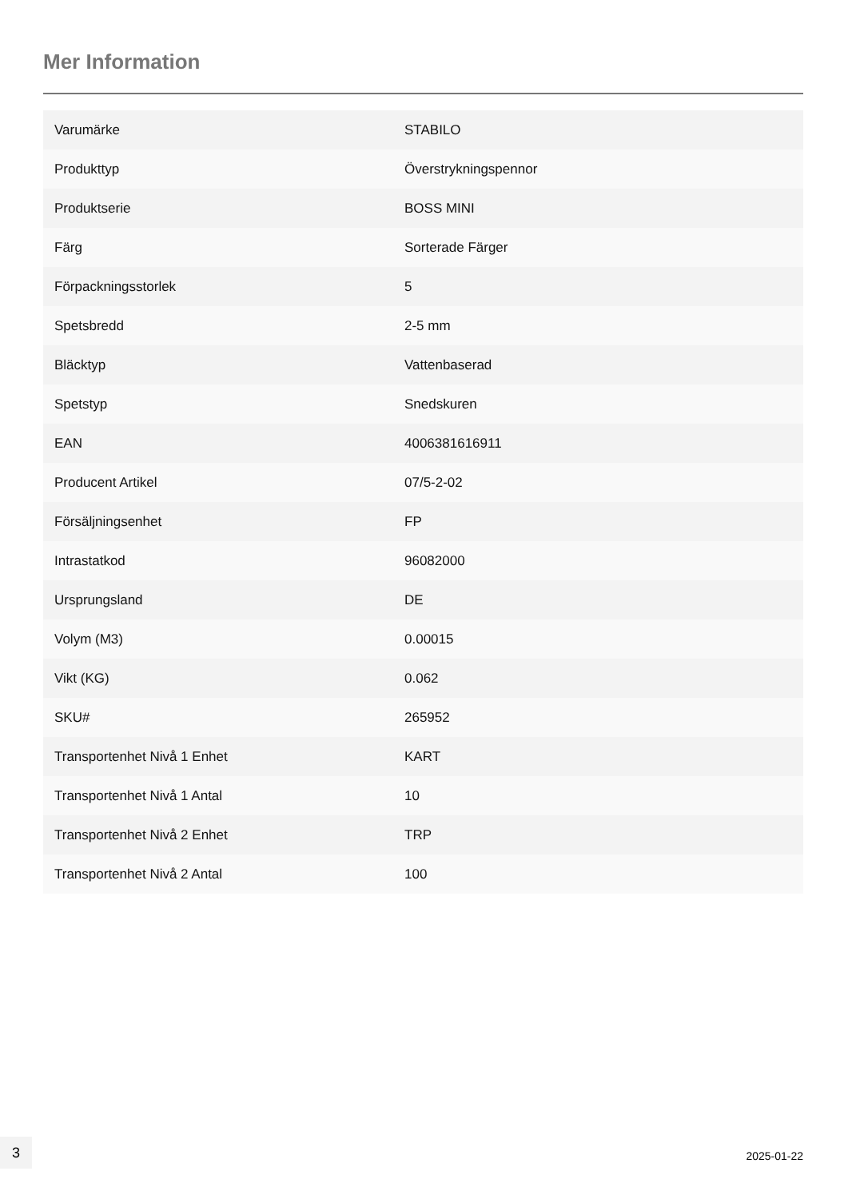Mer Information
| Varumärke | STABILO |
| Produkttyp | Överstrykningspennor |
| Produktserie | BOSS MINI |
| Färg | Sorterade Färger |
| Förpackningsstorlek | 5 |
| Spetsbredd | 2-5 mm |
| Bläcktyp | Vattenbaserad |
| Spetstyp | Snedskuren |
| EAN | 4006381616911 |
| Producent Artikel | 07/5-2-02 |
| Försäljningsenhet | FP |
| Intrastatkod | 96082000 |
| Ursprungsland | DE |
| Volym (M3) | 0.00015 |
| Vikt (KG) | 0.062 |
| SKU# | 265952 |
| Transportenhet Nivå 1 Enhet | KART |
| Transportenhet Nivå 1 Antal | 10 |
| Transportenhet Nivå 2 Enhet | TRP |
| Transportenhet Nivå 2 Antal | 100 |
3
2025-01-22